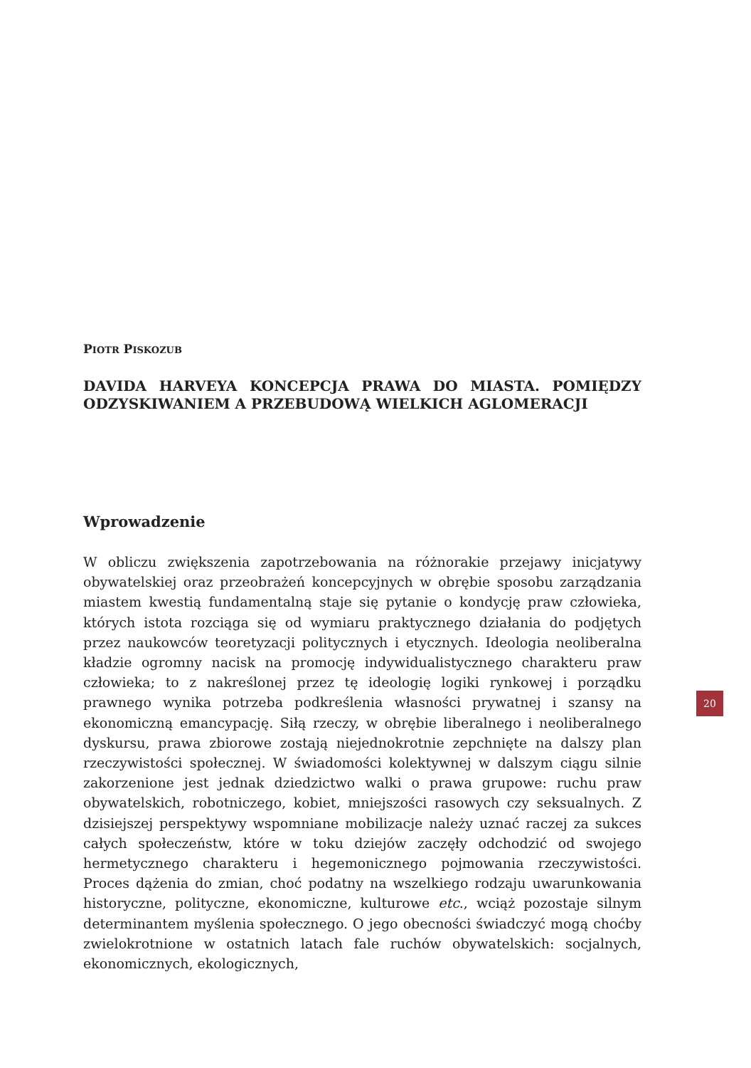PIOTR PISKOZUB
DAVIDA HARVEYA KONCEPCJA PRAWA DO MIASTA. POMIĘDZY ODZYSKIWANIEM A PRZEBUDOWĄ WIELKICH AGLOMERACJI
Wprowadzenie
W obliczu zwiększenia zapotrzebowania na różnorakie przejawy inicjatywy obywatelskiej oraz przeobrażeń koncepcyjnych w obrębie sposobu zarządzania miastem kwestią fundamentalną staje się pytanie o kondycję praw człowieka, których istota rozciąga się od wymiaru praktycznego działania do podjętych przez naukowców teoretyzacji politycznych i etycznych. Ideologia neoliberalna kładzie ogromny nacisk na promocję indywidualistycznego charakteru praw człowieka; to z nakreślonej przez tę ideologię logiki rynkowej i porządku prawnego wynika potrzeba podkreślenia własności prywatnej i szansy na ekonomiczną emancypację. Siłą rzeczy, w obrębie liberalnego i neoliberalnego dyskursu, prawa zbiorowe zostają niejednokrotnie zepchnięte na dalszy plan rzeczywistości społecznej. W świadomości kolektywnej w dalszym ciągu silnie zakorzenione jest jednak dziedzictwo walki o prawa grupowe: ruchu praw obywatelskich, robotniczego, kobiet, mniejszości rasowych czy seksualnych. Z dzisiejszej perspektywy wspomniane mobilizacje należy uznać raczej za sukces całych społeczeństw, które w toku dziejów zaczęły odchodzić od swojego hermetycznego charakteru i hegemonicznego pojmowania rzeczywistości. Proces dążenia do zmian, choć podatny na wszelkiego rodzaju uwarunkowania historyczne, polityczne, ekonomiczne, kulturowe etc., wciąż pozostaje silnym determinantem myślenia społecznego. O jego obecności świadczyć mogą choćby zwielokrotnione w ostatnich latach fale ruchów obywatelskich: socjalnych, ekonomicznych, ekologicznych,
20